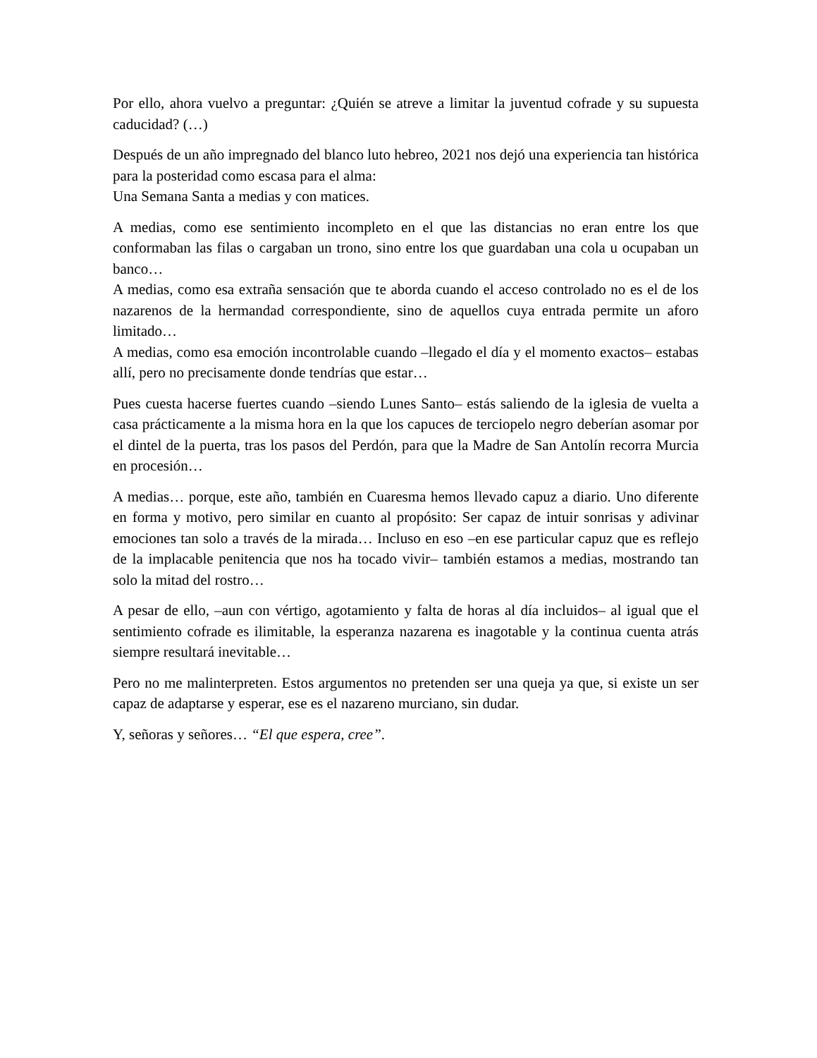Por ello, ahora vuelvo a preguntar: ¿Quién se atreve a limitar la juventud cofrade y su supuesta caducidad? (…)
Después de un año impregnado del blanco luto hebreo, 2021 nos dejó una experiencia tan histórica para la posteridad como escasa para el alma:
Una Semana Santa a medias y con matices.
A medias, como ese sentimiento incompleto en el que las distancias no eran entre los que conformaban las filas o cargaban un trono, sino entre los que guardaban una cola u ocupaban un banco…
A medias, como esa extraña sensación que te aborda cuando el acceso controlado no es el de los nazarenos de la hermandad correspondiente, sino de aquellos cuya entrada permite un aforo limitado…
A medias, como esa emoción incontrolable cuando –llegado el día y el momento exactos– estabas allí, pero no precisamente donde tendrías que estar…
Pues cuesta hacerse fuertes cuando –siendo Lunes Santo– estás saliendo de la iglesia de vuelta a casa prácticamente a la misma hora en la que los capuces de terciopelo negro deberían asomar por el dintel de la puerta, tras los pasos del Perdón, para que la Madre de San Antolín recorra Murcia en procesión…
A medias… porque, este año, también en Cuaresma hemos llevado capuz a diario. Uno diferente en forma y motivo, pero similar en cuanto al propósito: Ser capaz de intuir sonrisas y adivinar emociones tan solo a través de la mirada… Incluso en eso –en ese particular capuz que es reflejo de la implacable penitencia que nos ha tocado vivir– también estamos a medias, mostrando tan solo la mitad del rostro…
A pesar de ello, –aun con vértigo, agotamiento y falta de horas al día incluidos– al igual que el sentimiento cofrade es ilimitable, la esperanza nazarena es inagotable y la continua cuenta atrás siempre resultará inevitable…
Pero no me malinterpreten. Estos argumentos no pretenden ser una queja ya que, si existe un ser capaz de adaptarse y esperar, ese es el nazareno murciano, sin dudar.
Y, señoras y señores… “El que espera, cree”.